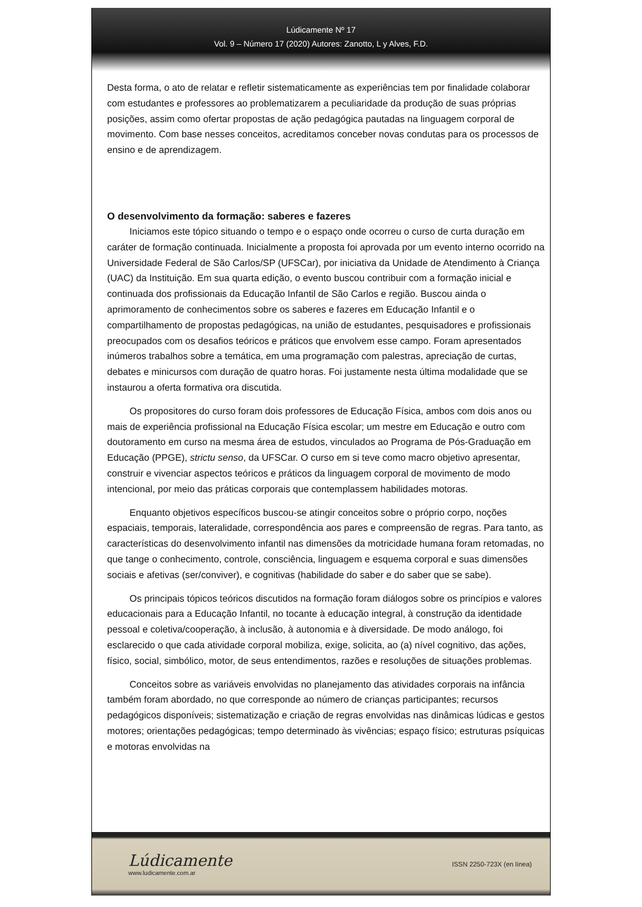Lúdicamente Nº 17
Vol. 9 – Número 17 (2020) Autores: Zanotto, L y Alves, F.D.
Desta forma, o ato de relatar e refletir sistematicamente as experiências tem por finalidade colaborar com estudantes e professores ao problematizarem a peculiaridade da produção de suas próprias posições, assim como ofertar propostas de ação pedagógica pautadas na linguagem corporal de movimento. Com base nesses conceitos, acreditamos conceber novas condutas para os processos de ensino e de aprendizagem.
O desenvolvimento da formação: saberes e fazeres
Iniciamos este tópico situando o tempo e o espaço onde ocorreu o curso de curta duração em caráter de formação continuada. Inicialmente a proposta foi aprovada por um evento interno ocorrido na Universidade Federal de São Carlos/SP (UFSCar), por iniciativa da Unidade de Atendimento à Criança (UAC) da Instituição. Em sua quarta edição, o evento buscou contribuir com a formação inicial e continuada dos profissionais da Educação Infantil de São Carlos e região. Buscou ainda o aprimoramento de conhecimentos sobre os saberes e fazeres em Educação Infantil e o compartilhamento de propostas pedagógicas, na união de estudantes, pesquisadores e profissionais preocupados com os desafios teóricos e práticos que envolvem esse campo. Foram apresentados inúmeros trabalhos sobre a temática, em uma programação com palestras, apreciação de curtas, debates e minicursos com duração de quatro horas. Foi justamente nesta última modalidade que se instaurou a oferta formativa ora discutida.
Os propositores do curso foram dois professores de Educação Física, ambos com dois anos ou mais de experiência profissional na Educação Física escolar; um mestre em Educação e outro com doutoramento em curso na mesma área de estudos, vinculados ao Programa de Pós-Graduação em Educação (PPGE), strictu senso, da UFSCar. O curso em si teve como macro objetivo apresentar, construir e vivenciar aspectos teóricos e práticos da linguagem corporal de movimento de modo intencional, por meio das práticas corporais que contemplassem habilidades motoras.
Enquanto objetivos específicos buscou-se atingir conceitos sobre o próprio corpo, noções espaciais, temporais, lateralidade, correspondência aos pares e compreensão de regras. Para tanto, as características do desenvolvimento infantil nas dimensões da motricidade humana foram retomadas, no que tange o conhecimento, controle, consciência, linguagem e esquema corporal e suas dimensões sociais e afetivas (ser/conviver), e cognitivas (habilidade do saber e do saber que se sabe).
Os principais tópicos teóricos discutidos na formação foram diálogos sobre os princípios e valores educacionais para a Educação Infantil, no tocante à educação integral, à construção da identidade pessoal e coletiva/cooperação, à inclusão, à autonomia e à diversidade. De modo análogo, foi esclarecido o que cada atividade corporal mobiliza, exige, solicita, ao (a) nível cognitivo, das ações, físico, social, simbólico, motor, de seus entendimentos, razões e resoluções de situações problemas.
Conceitos sobre as variáveis envolvidas no planejamento das atividades corporais na infância também foram abordado, no que corresponde ao número de crianças participantes; recursos pedagógicos disponíveis; sistematização e criação de regras envolvidas nas dinâmicas lúdicas e gestos motores; orientações pedagógicas; tempo determinado às vivências; espaço físico; estruturas psíquicas e motoras envolvidas na
Lúdicamente
www.ludicamente.com.ar
ISSN 2250-723X (en línea)